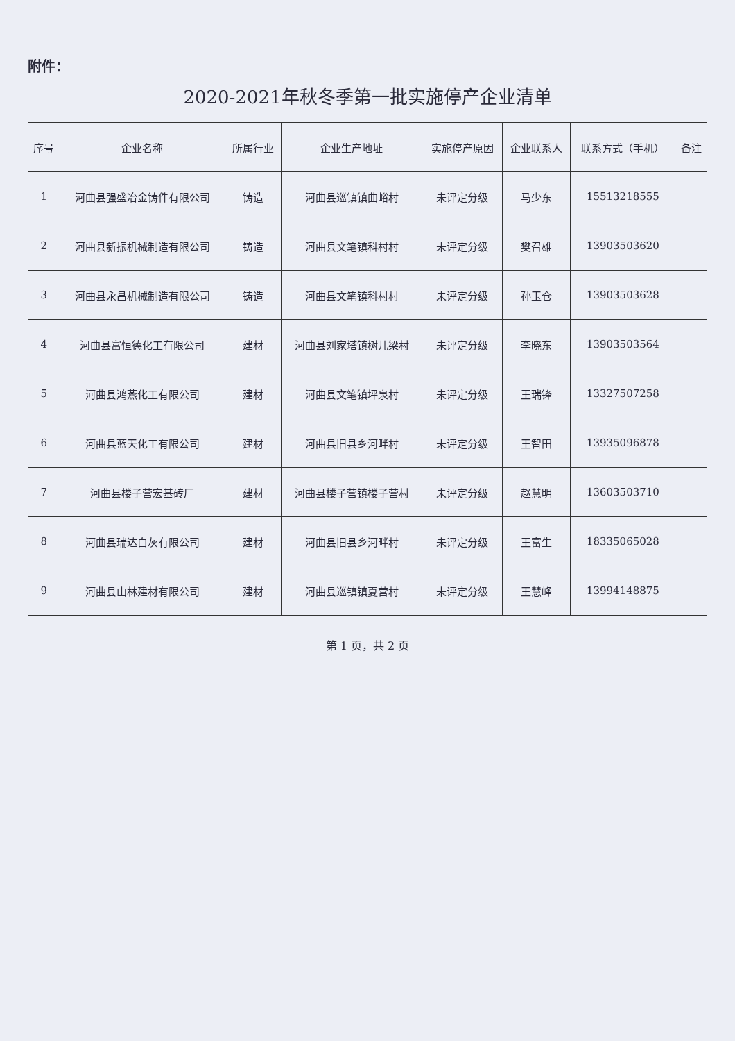附件：
2020-2021年秋冬季第一批实施停产企业清单
| 序号 | 企业名称 | 所属行业 | 企业生产地址 | 实施停产原因 | 企业联系人 | 联系方式（手机） | 备注 |
| --- | --- | --- | --- | --- | --- | --- | --- |
| 1 | 河曲县强盛冶金铸件有限公司 | 铸造 | 河曲县巡镇镇曲峪村 | 未评定分级 | 马少东 | 15513218555 | |
| 2 | 河曲县新振机械制造有限公司 | 铸造 | 河曲县文笔镇科村村 | 未评定分级 | 樊召雄 | 13903503620 | |
| 3 | 河曲县永昌机械制造有限公司 | 铸造 | 河曲县文笔镇科村村 | 未评定分级 | 孙玉仓 | 13903503628 | |
| 4 | 河曲县富恒德化工有限公司 | 建材 | 河曲县刘家塔镇树儿梁村 | 未评定分级 | 李晓东 | 13903503564 | |
| 5 | 河曲县鸿燕化工有限公司 | 建材 | 河曲县文笔镇坪泉村 | 未评定分级 | 王瑞锋 | 13327507258 | |
| 6 | 河曲县蓝天化工有限公司 | 建材 | 河曲县旧县乡河畔村 | 未评定分级 | 王智田 | 13935096878 | |
| 7 | 河曲县楼子营宏基砖厂 | 建材 | 河曲县楼子营镇楼子营村 | 未评定分级 | 赵慧明 | 13603503710 | |
| 8 | 河曲县瑞达白灰有限公司 | 建材 | 河曲县旧县乡河畔村 | 未评定分级 | 王富生 | 18335065028 | |
| 9 | 河曲县山林建材有限公司 | 建材 | 河曲县巡镇镇夏营村 | 未评定分级 | 王慧峰 | 13994148875 | |
第 1 页，共 2 页